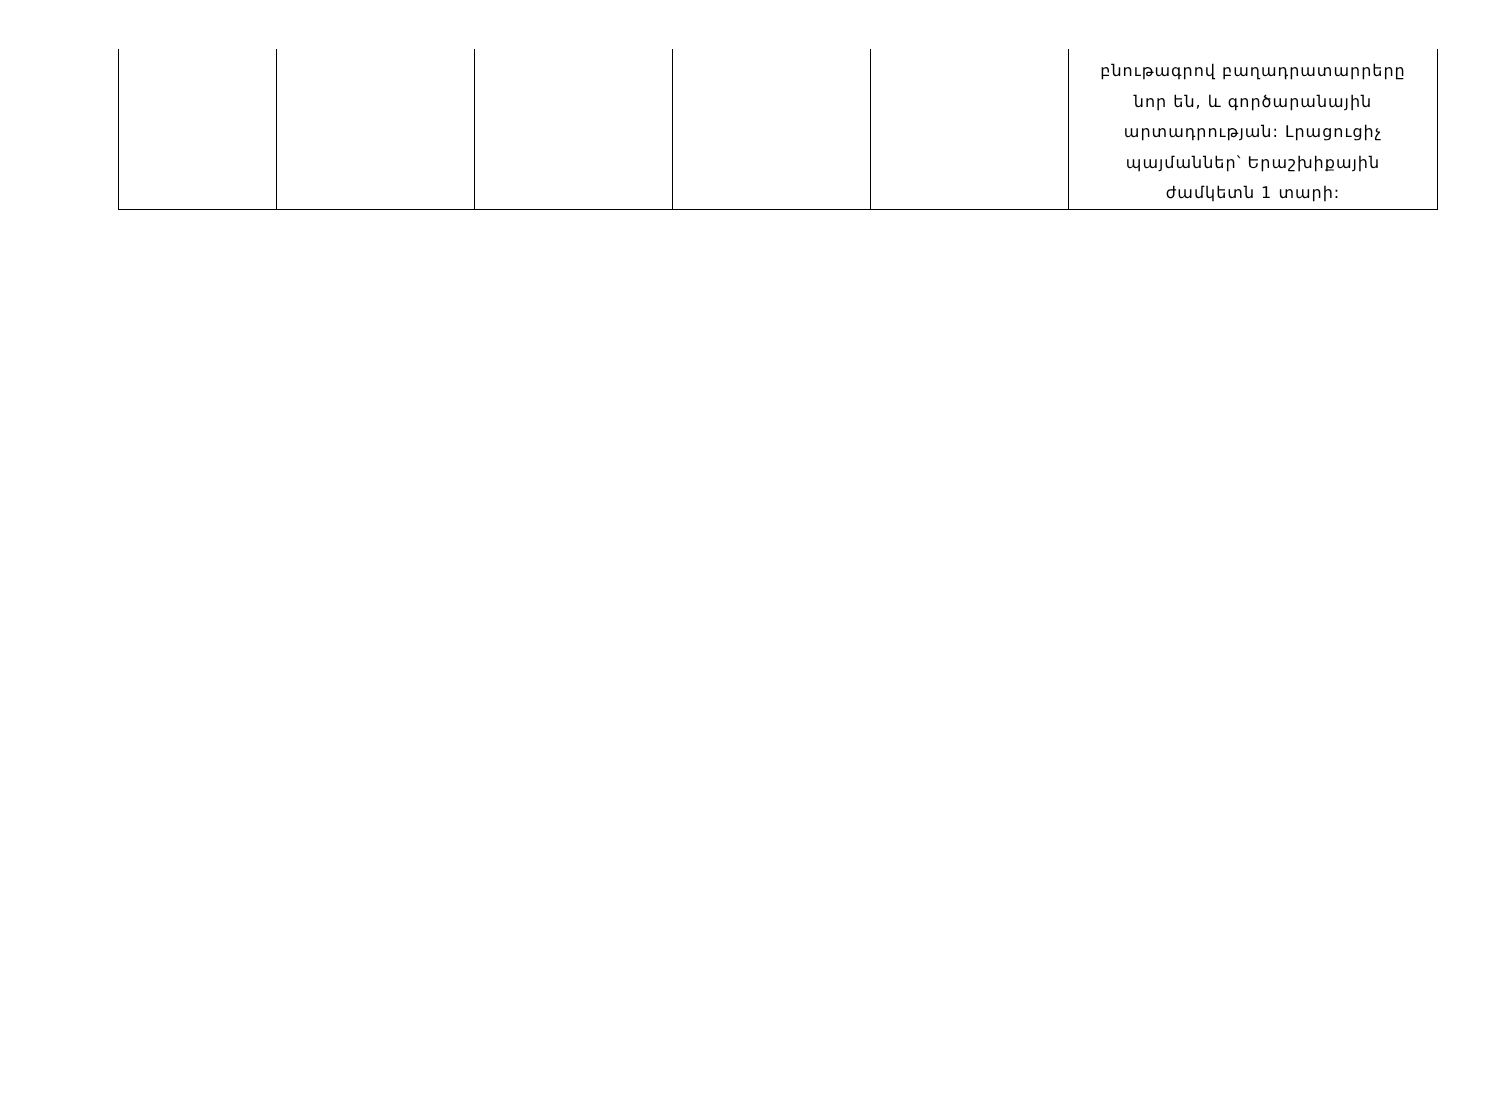| | | | | | բնութագրով բաղադրատարրերը նոր են, և գործարանային արտադրության: Լրացուցիչ պայմաններ՝ Երաշխիքային ժամկետն 1 տարի: |